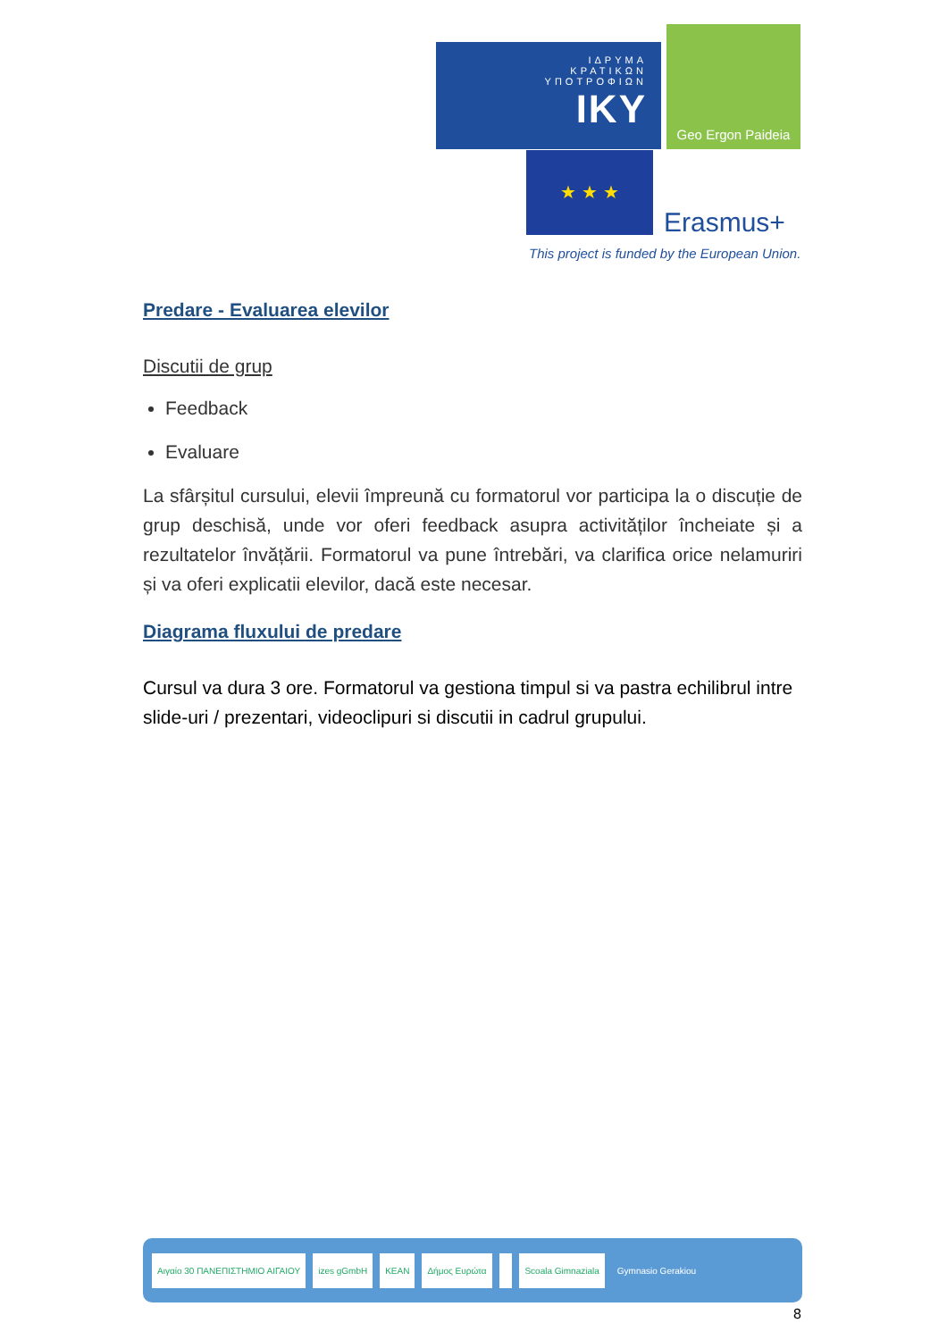ΙΔΡΥΜΑ
ΚΡΑΤΙΚΩΝ
ΥΠΟΤΡΟΦΙΩΝ
IKY
Geo Ergon Paideia
★ ★ ★
Erasmus+
This project is funded by the European Union.
Predare - Evaluarea elevilor
Discutii de grup
Feedback
Evaluare
La sfârșitul cursului, elevii împreună cu formatorul vor participa la o discuție de grup deschisă, unde vor oferi feedback asupra activităților încheiate și a rezultatelor învățării. Formatorul va pune întrebări, va clarifica orice nelamuriri și va oferi explicatii elevilor, dacă este necesar.
Diagrama fluxului de predare
Cursul va dura 3 ore. Formatorul va gestiona timpul si va pastra echilibrul intre slide-uri / prezentari, videoclipuri si discutii in cadrul grupului.
Αιγαίο 30 ΠΑΝΕΠΙΣΤΗΜΙΟ ΑΙΓΑΙΟΥ izes gGmbH KEAN Δήμος Ευρώτα Scoala Gimnaziala Gymnasio Gerakiou
8